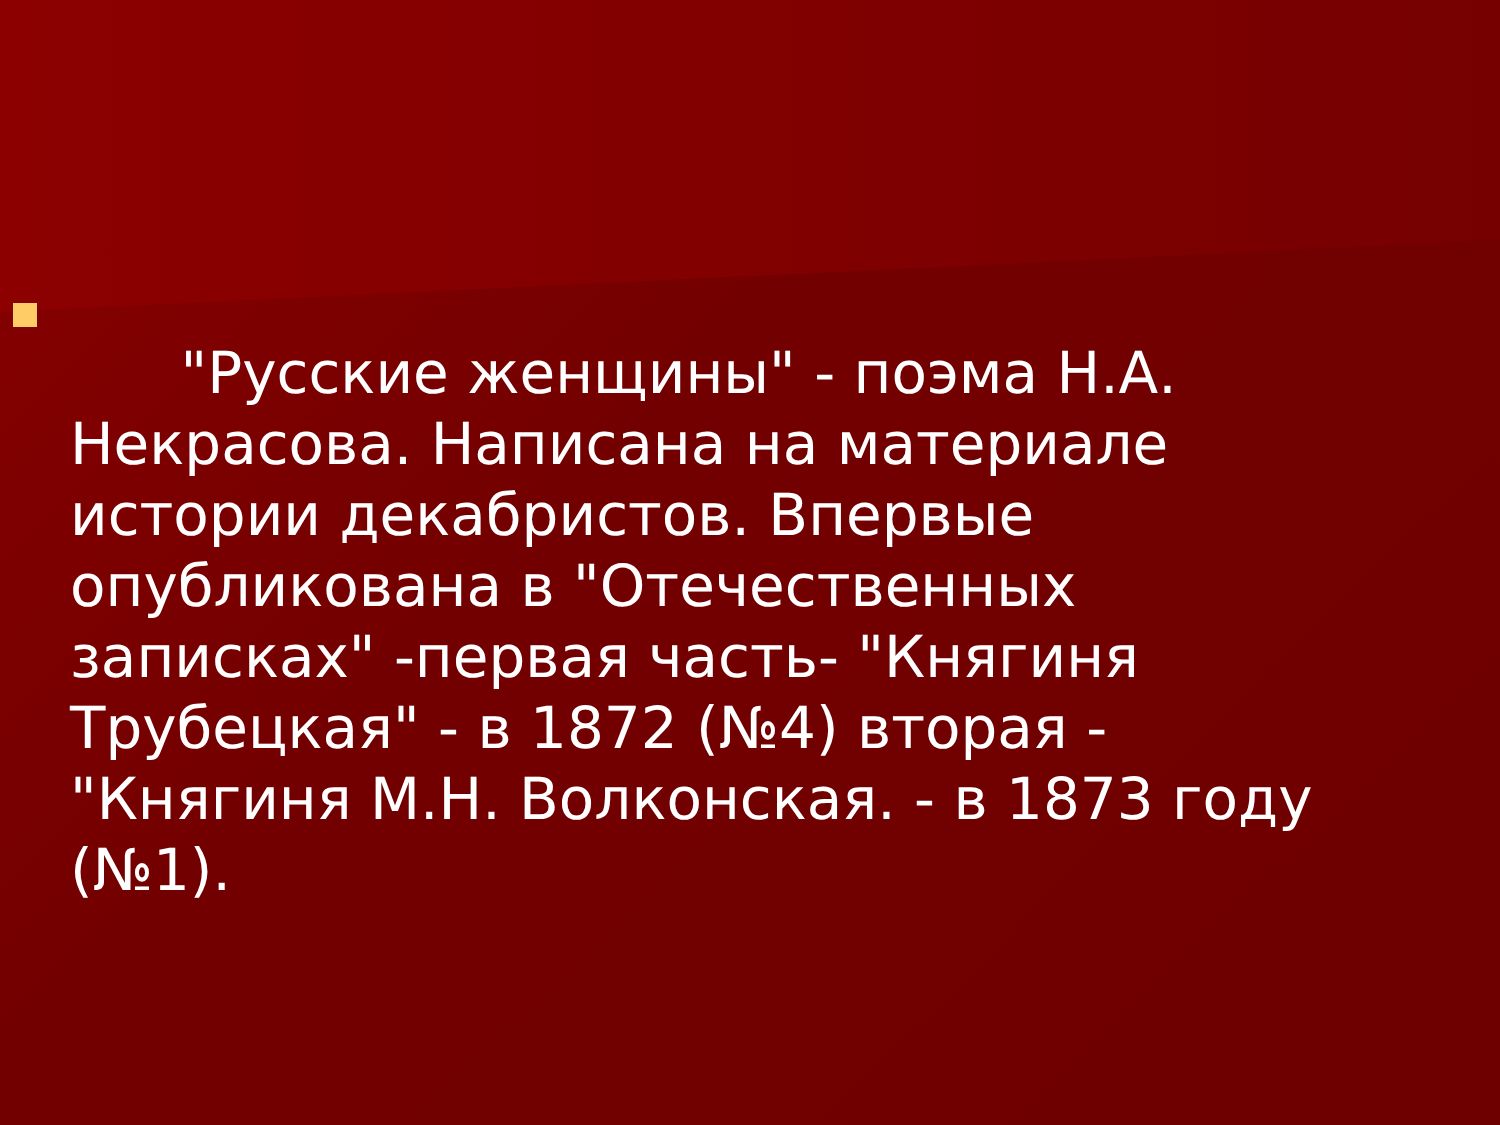"Русские женщины" - поэма Н.А. Некрасова. Написана на материале истории декабристов. Впервые опубликована в "Отечественных записках" -первая часть- "Княгиня Трубецкая" - в 1872 (№4) вторая - "Княгиня М.Н. Волконская. - в 1873 году (№1).